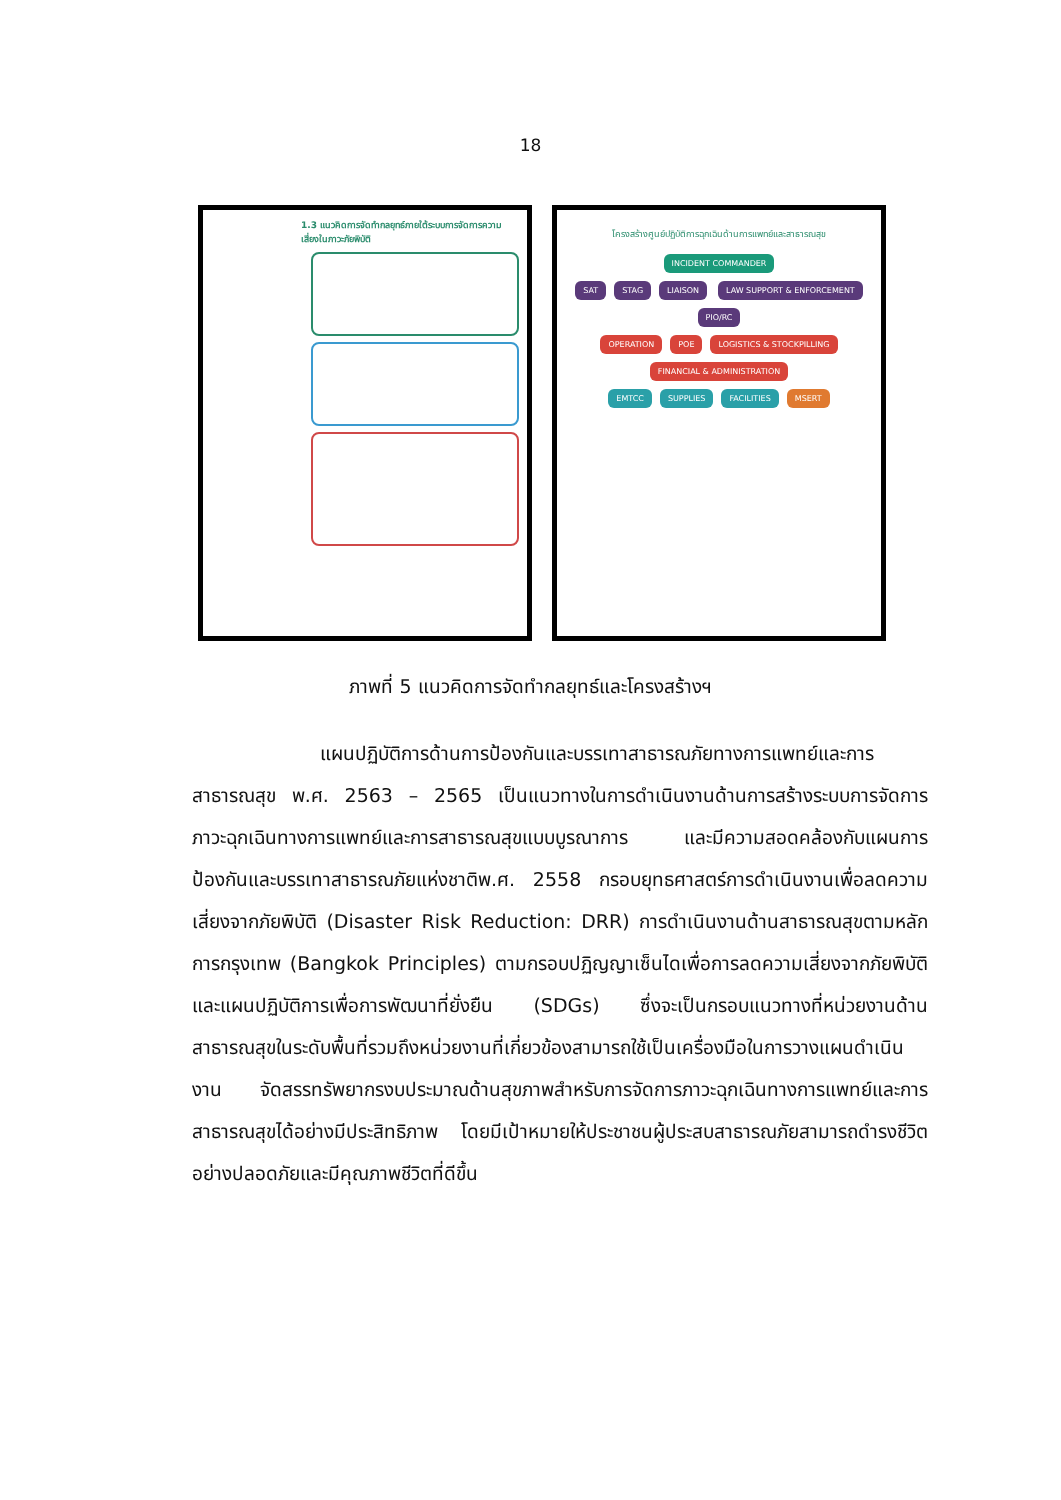18
1.3 แนวคิดการจัดทำกลยุทธ์ภายใต้ระบบการจัดการความเสี่ยงในภาวะภัยพิบัติ
โครงสร้างศูนย์ปฏิบัติการฉุกเฉินด้านการแพทย์และสาธารณสุข
INCIDENT COMMANDER
SAT STAG LIAISON LAW SUPPORT & ENFORCEMENT PIO/RC
OPERATION POE LOGISTICS & STOCKPILLING FINANCIAL & ADMINISTRATION
EMTCC SUPPLIES FACILITIES MSERT
ภาพที่ 5 แนวคิดการจัดทำกลยุทธ์และโครงสร้างฯ
แผนปฏิบัติการด้านการป้องกันและบรรเทาสาธารณภัยทางการแพทย์และการสาธารณสุข พ.ศ. 2563 – 2565 เป็นแนวทางในการดำเนินงานด้านการสร้างระบบการจัดการภาวะฉุกเฉินทางการแพทย์และการสาธารณสุขแบบบูรณาการ และมีความสอดคล้องกับแผนการป้องกันและบรรเทาสาธารณภัยแห่งชาติพ.ศ. 2558 กรอบยุทธศาสตร์การดำเนินงานเพื่อลดความเสี่ยงจากภัยพิบัติ (Disaster Risk Reduction: DRR) การดำเนินงานด้านสาธารณสุขตามหลักการกรุงเทพ (Bangkok Principles) ตามกรอบปฏิญญาเซ็นไดเพื่อการลดความเสี่ยงจากภัยพิบัติและแผนปฏิบัติการเพื่อการพัฒนาที่ยั่งยืน (SDGs) ซึ่งจะเป็นกรอบแนวทางที่หน่วยงานด้านสาธารณสุขในระดับพื้นที่รวมถึงหน่วยงานที่เกี่ยวข้องสามารถใช้เป็นเครื่องมือในการวางแผนดำเนินงาน จัดสรรทรัพยากรงบประมาณด้านสุขภาพสำหรับการจัดการภาวะฉุกเฉินทางการแพทย์และการสาธารณสุขได้อย่างมีประสิทธิภาพ โดยมีเป้าหมายให้ประชาชนผู้ประสบสาธารณภัยสามารถดำรงชีวิตอย่างปลอดภัยและมีคุณภาพชีวิตที่ดีขึ้น